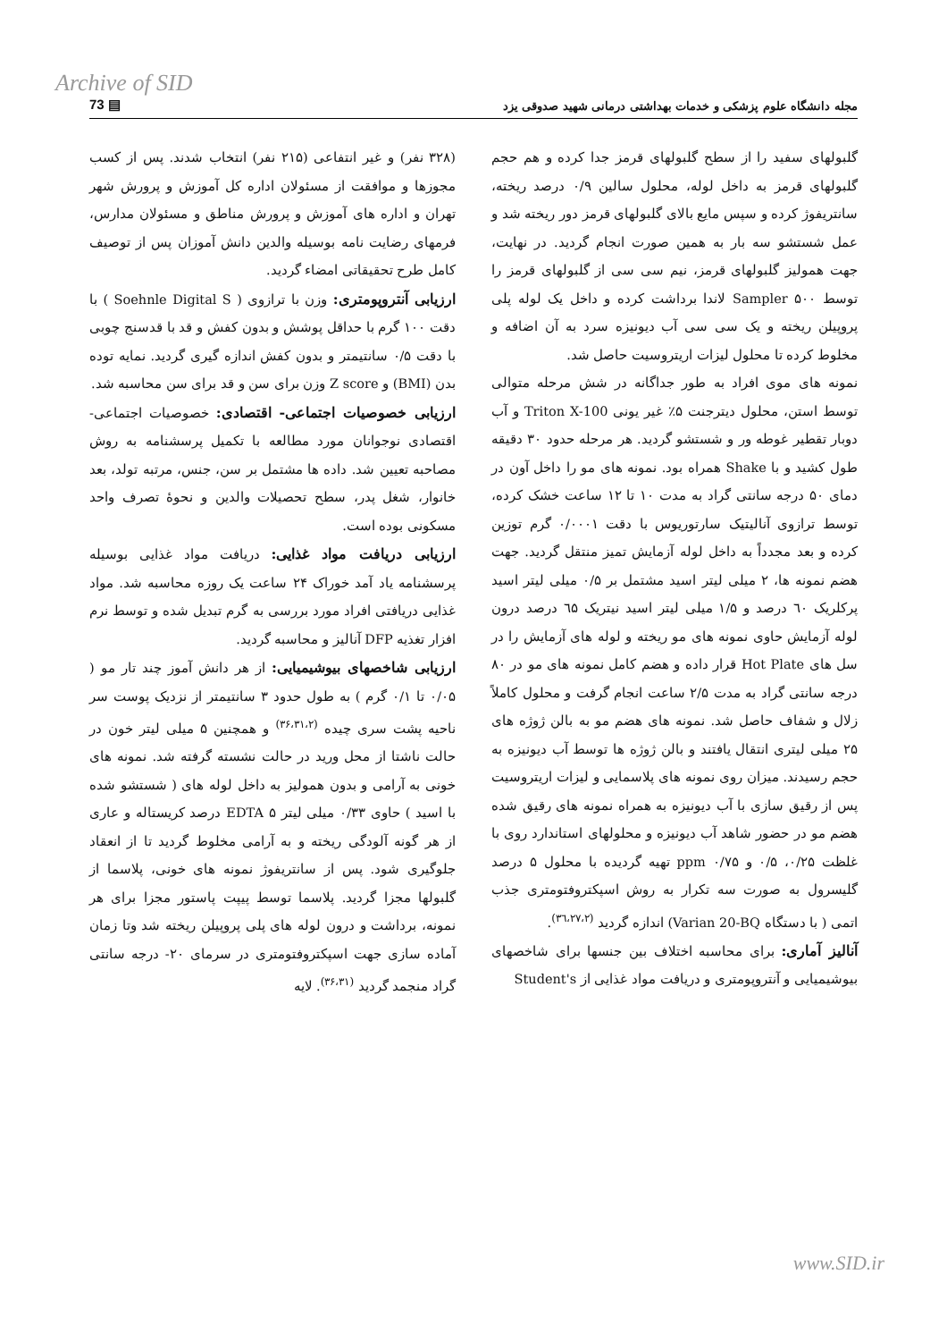Archive of SID
73 ▤ مجله دانشگاه علوم پزشکی و خدمات بهداشتی درمانی شهید صدوقی یزد
(۳۲۸ نفر) و غیر انتفاعی (۲۱۵ نفر) انتخاب شدند. پس از کسب مجوزها و موافقت از مسئولان اداره کل آموزش و پرورش شهر تهران و اداره های آموزش و پرورش مناطق و مسئولان مدارس، فرمهای رضایت نامه بوسیله والدین دانش آموزان پس از توصیف کامل طرح تحقیقاتی امضاء گردید.
ارزیابی آنتروپومتری: وزن با ترازوی ( Soehnle Digital S ) با دقت ۱۰۰ گرم با حداقل پوشش و بدون کفش و قد با قدسنج چوبی با دقت ۰/۵ سانتیمتر و بدون کفش اندازه گیری گردید. نمایه توده بدن (BMI) و Z score وزن برای سن و قد برای سن محاسبه شد.
ارزیابی خصوصیات اجتماعی- اقتصادی: خصوصیات اجتماعی- اقتصادی نوجوانان مورد مطالعه با تکمیل پرسشنامه به روش مصاحبه تعیین شد. داده ها مشتمل بر سن، جنس، مرتبه تولد، بعد خانوار، شغل پدر، سطح تحصیلات والدین و نحوهٔ تصرف واحد مسکونی بوده است.
ارزیابی دریافت مواد غذایی: دریافت مواد غذایی بوسیله پرسشنامه یاد آمد خوراک ۲۴ ساعت یک روزه محاسبه شد. مواد غذایی دریافتی افراد مورد بررسی به گرم تبدیل شده و توسط نرم افزار تغذیه DFP آنالیز و محاسبه گردید.
ارزیابی شاخصهای بیوشیمیایی: از هر دانش آموز چند تار مو ( ۰/۰۵ تا ۰/۱ گرم ) به طول حدود ۳ سانتیمتر از نزدیک پوست سر ناحیه پشت سری چیده <sup>(۳۶،۳۱،۲)</sup> و همچنین ۵ میلی لیتر خون در حالت ناشتا از محل ورید در حالت نشسته گرفته شد. نمونه های خونی به آرامی و بدون همولیز به داخل لوله های ( شستشو شده با اسید ) حاوی ۰/۳۳ میلی لیتر EDTA ۵ درصد کریستاله و عاری از هر گونه آلودگی ریخته و به آرامی مخلوط گردید تا از انعقاد جلوگیری شود. پس از سانتریفوژ نمونه های خونی، پلاسما از گلبولها مجزا گردید. پلاسما توسط پیپت پاستور مجزا برای هر نمونه، برداشت و درون لوله های پلی پروپیلن ریخته شد وتا زمان آماده سازی جهت اسپکتروفتومتری در سرمای ۲۰- درجه سانتی گراد منجمد گردید <sup>(۳۶،۳۱)</sup>. لایه
گلبولهای سفید را از سطح گلبولهای قرمز جدا کرده و هم حجم گلبولهای قرمز به داخل لوله، محلول سالین ۰/۹ درصد ریخته، سانتریفوژ کرده و سپس مایع بالای گلبولهای قرمز دور ریخته شد و عمل شستشو سه بار به همین صورت انجام گردید. در نهایت، جهت همولیز گلبولهای قرمز، نیم سی سی از گلبولهای قرمز را توسط Sampler ۵۰۰ لاندا برداشت کرده و داخل یک لوله پلی پروپیلن ریخته و یک سی سی آب دیونیزه سرد به آن اضافه و مخلوط کرده تا محلول لیزات اریتروسیت حاصل شد.
نمونه های موی افراد به طور جداگانه در شش مرحله متوالی توسط استن، محلول دیترجنت ۵٪ غیر یونی Triton X-100 و آب دوبار تقطیر غوطه ور و شستشو گردید. هر مرحله حدود ۳۰ دقیقه طول کشید و با Shake همراه بود. نمونه های مو را داخل آون در دمای ۵۰ درجه سانتی گراد به مدت ۱۰ تا ۱۲ ساعت خشک کرده، توسط ترازوی آنالیتیک سارتوریوس با دقت ۰/۰۰۰۱ گرم توزین کرده و بعد مجدداً به داخل لوله آزمایش تمیز منتقل گردید. جهت هضم نمونه ها، ۲ میلی لیتر اسید مشتمل بر ۰/۵ میلی لیتر اسید پرکلریک ٦۰ درصد و ۱/۵ میلی لیتر اسید نیتریک ٦۵ درصد درون لوله آزمایش حاوی نمونه های مو ریخته و لوله های آزمایش را در سل های Hot Plate قرار داده و هضم کامل نمونه های مو در ۸۰ درجه سانتی گراد به مدت ۲/۵ ساعت انجام گرفت و محلول کاملاً زلال و شفاف حاصل شد. نمونه های هضم مو به بالن ژوژه های ۲۵ میلی لیتری انتقال یافتند و بالن ژوژه ها توسط آب دیونیزه به حجم رسیدند. میزان روی نمونه های پلاسمایی و لیزات اریتروسیت پس از رقیق سازی با آب دیونیزه به همراه نمونه های رقیق شده هضم مو در حضور شاهد آب دیونیزه و محلولهای استاندارد روی با غلظت ۰/۲۵، ۰/۵ و ppm ۰/۷۵ تهیه گردیده با محلول ۵ درصد گلیسرول به صورت سه تکرار به روش اسپکتروفتومتری جذب اتمی ( با دستگاه Varian 20-BQ) اندازه گردید <sup>(۳٦،۲۷،۲)</sup>.
آنالیز آماری: برای محاسبه اختلاف بین جنسها برای شاخصهای بیوشیمیایی و آنتروپومتری و دریافت مواد غذایی از Student's
www.SID.ir